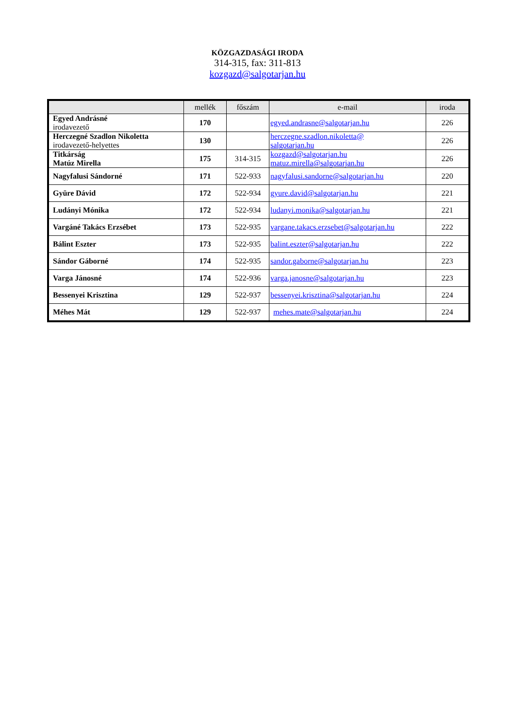KÖZGAZDASÁGI IRODA
314-315, fax: 311-813
kozgazd@salgotarjan.hu
| | mellék | főszám | e-mail | iroda |
| --- | --- | --- | --- | --- |
| Egyed Andrásné irodavezető | 170 | | egyed.andrasne@salgotarjan.hu | 226 |
| Herczegné Szadlon Nikoletta irodavezető-helyettes | 130 | | herczegne.szadlon.nikoletta@ salgotarjan.hu | 226 |
| Titkárság Matúz Mirella | 175 | 314-315 | kozgazd@salgotarjan.hu matuz.mirella@salgotarjan.hu | 226 |
| Nagyfalusi Sándorné | 171 | 522-933 | nagyfalusi.sandorne@salgotarjan.hu | 220 |
| Gyüre Dávid | 172 | 522-934 | gyure.david@salgotarjan.hu | 221 |
| Ludányi Mónika | 172 | 522-934 | ludanyi.monika@salgotarjan.hu | 221 |
| Vargáné Takács Erzsébet | 173 | 522-935 | vargane.takacs.erzsebet@salgotarjan.hu | 222 |
| Bálint Eszter | 173 | 522-935 | balint.eszter@salgotarjan.hu | 222 |
| Sándor Gáborné | 174 | 522-935 | sandor.gaborne@salgotarjan.hu | 223 |
| Varga Jánosné | 174 | 522-936 | varga.janosne@salgotarjan.hu | 223 |
| Bessenyei Krisztina | 129 | 522-937 | bessenyei.krisztina@salgotarjan.hu | 224 |
| Méhes Mát | 129 | 522-937 | mehes.mate@salgotarjan.hu | 224 |